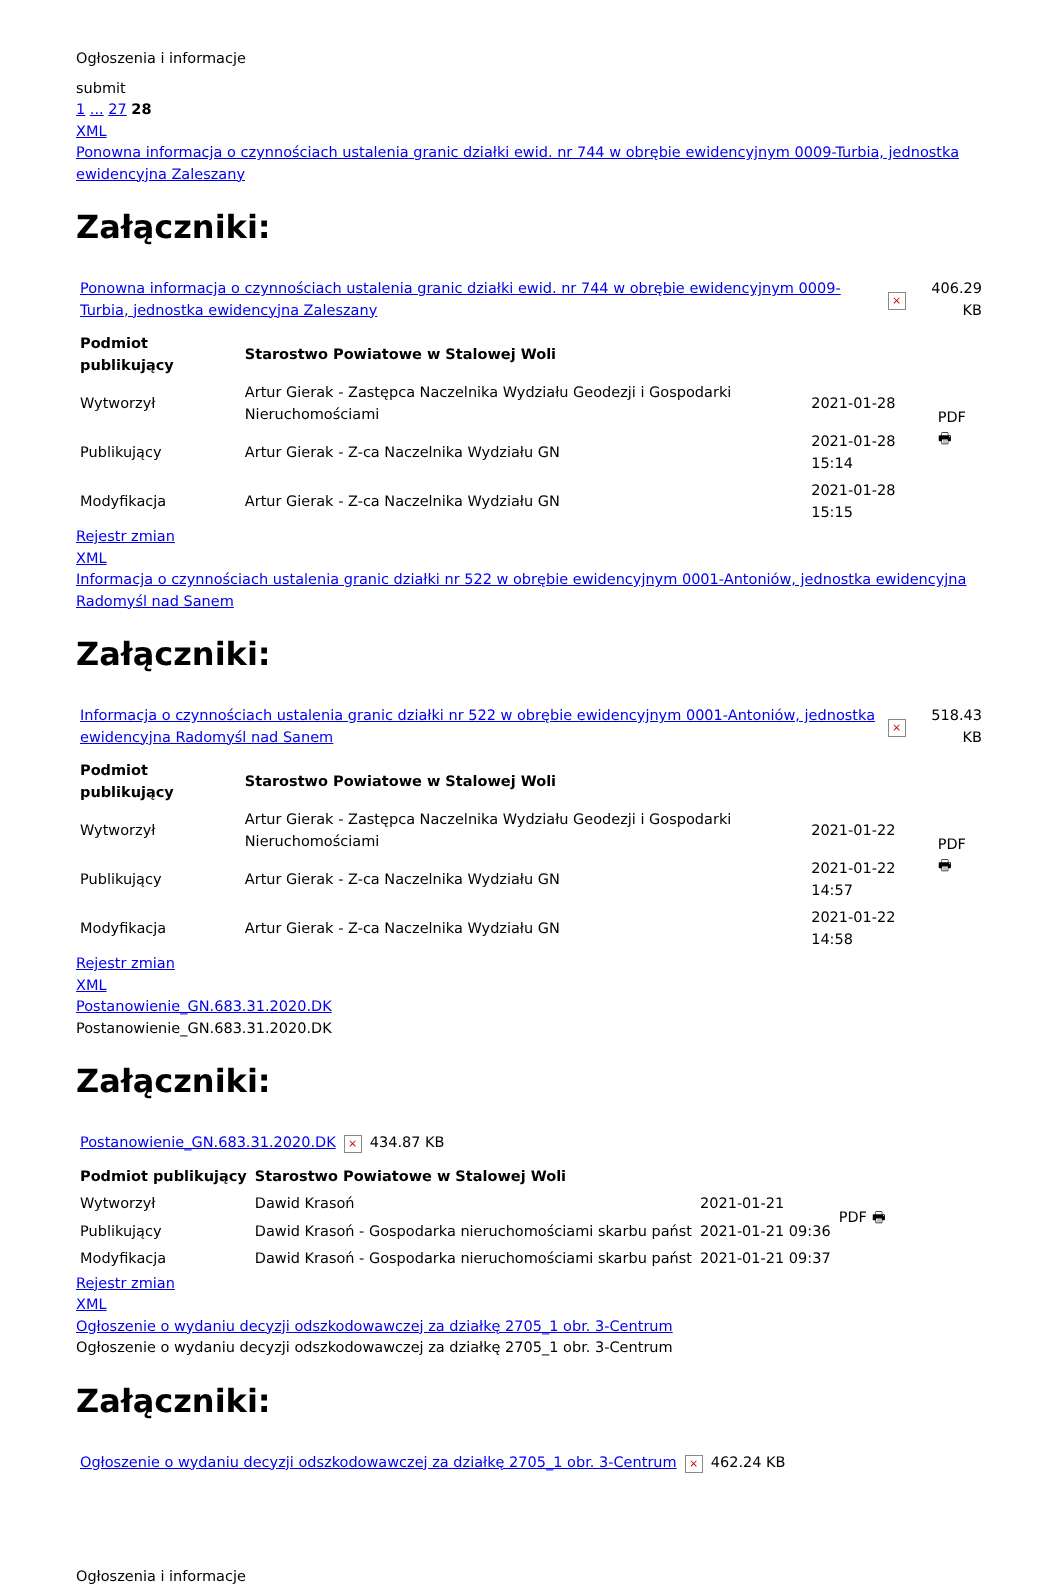Ogłoszenia i informacje
submit
1 ... 27 28
XML
Ponowna informacja o czynnościach ustalenia granic działki ewid. nr 744 w obrębie ewidencyjnym 0009-Turbia, jednostka ewidencyjna Zaleszany
Załączniki:
| Ponowna informacja o czynnościach ustalenia granic działki ewid. nr 744 w obrębie ewidencyjnym 0009-Turbia, jednostka ewidencyjna Zaleszany | × | 406.29 KB |
| Podmiot publikujący | Starostwo Powiatowe w Stalowej Woli | | PDF 🖶 |
| Wytworzył | Artur Gierak - Zastępca Naczelnika Wydziału Geodezji i Gospodarki Nieruchomościami | 2021-01-28 | |
| Publikujący | Artur Gierak - Z-ca Naczelnika Wydziału GN | 2021-01-28 15:14 | |
| Modyfikacja | Artur Gierak - Z-ca Naczelnika Wydziału GN | 2021-01-28 15:15 | |
Rejestr zmian
XML
Informacja o czynnościach ustalenia granic działki nr 522 w obrębie ewidencyjnym 0001-Antoniów, jednostka ewidencyjna Radomyśl nad Sanem
Załączniki:
| Informacja o czynnościach ustalenia granic działki nr 522 w obrębie ewidencyjnym 0001-Antoniów, jednostka ewidencyjna Radomyśl nad Sanem | × | 518.43 KB |
| Podmiot publikujący | Starostwo Powiatowe w Stalowej Woli | | PDF 🖶 |
| Wytworzył | Artur Gierak - Zastępca Naczelnika Wydziału Geodezji i Gospodarki Nieruchomościami | 2021-01-22 | |
| Publikujący | Artur Gierak - Z-ca Naczelnika Wydziału GN | 2021-01-22 14:57 | |
| Modyfikacja | Artur Gierak - Z-ca Naczelnika Wydziału GN | 2021-01-22 14:58 | |
Rejestr zmian
XML
Postanowienie_GN.683.31.2020.DK
Postanowienie_GN.683.31.2020.DK
Załączniki:
| Postanowienie_GN.683.31.2020.DK | × | 434.87 KB |
| Podmiot publikujący | Starostwo Powiatowe w Stalowej Woli | | PDF 🖶 |
| Wytworzył | Dawid Krasoń | 2021-01-21 | |
| Publikujący | Dawid Krasoń - Gospodarka nieruchomościami skarbu państ | 2021-01-21 09:36 | |
| Modyfikacja | Dawid Krasoń - Gospodarka nieruchomościami skarbu państ | 2021-01-21 09:37 | |
Rejestr zmian
XML
Ogłoszenie o wydaniu decyzji odszkodowawczej za działkę 2705_1 obr. 3-Centrum
Ogłoszenie o wydaniu decyzji odszkodowawczej za działkę 2705_1 obr. 3-Centrum
Załączniki:
| Ogłoszenie o wydaniu decyzji odszkodowawczej za działkę 2705_1 obr. 3-Centrum | × | 462.24 KB |
Ogłoszenia i informacje